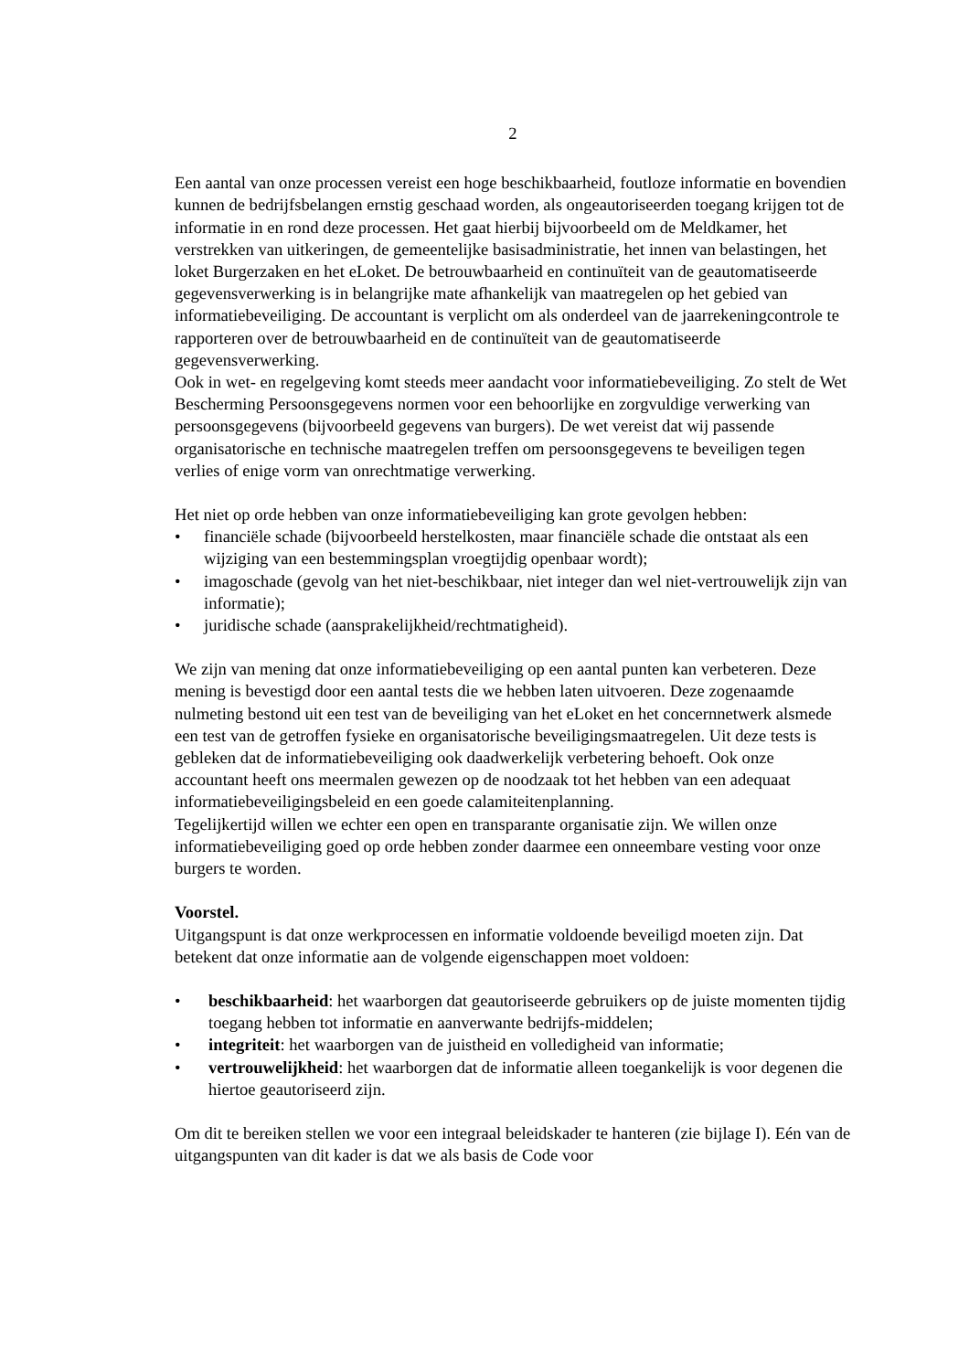2
Een aantal van onze processen vereist een hoge beschikbaarheid, foutloze informatie en bovendien kunnen de bedrijfsbelangen ernstig geschaad worden, als ongeautoriseerden toegang krijgen tot de informatie in en rond deze processen. Het gaat hierbij bijvoorbeeld om de Meldkamer, het verstrekken van uitkeringen, de gemeentelijke basisadministratie, het innen van belastingen, het loket Burgerzaken en het eLoket. De betrouwbaarheid en continuïteit van de geautomatiseerde gegevensverwerking is in belangrijke mate afhankelijk van maatregelen op het gebied van informatiebeveiliging. De accountant is verplicht om als onderdeel van de jaarrekeningcontrole te rapporteren over de betrouwbaarheid en de continuïteit van de geautomatiseerde gegevensverwerking.
Ook in wet- en regelgeving komt steeds meer aandacht voor informatiebeveiliging. Zo stelt de Wet Bescherming Persoonsgegevens normen voor een behoorlijke en zorgvuldige verwerking van persoonsgegevens (bijvoorbeeld gegevens van burgers). De wet vereist dat wij passende organisatorische en technische maatregelen treffen om persoonsgegevens te beveiligen tegen verlies of enige vorm van onrechtmatige verwerking.
Het niet op orde hebben van onze informatiebeveiliging kan grote gevolgen hebben:
• financiële schade (bijvoorbeeld herstelkosten, maar financiële schade die ontstaat als een wijziging van een bestemmingsplan vroegtijdig openbaar wordt);
• imagoschade (gevolg van het niet-beschikbaar, niet integer dan wel niet-vertrouwelijk zijn van informatie);
• juridische schade (aansprakelijkheid/rechtmatigheid).
We zijn van mening dat onze informatiebeveiliging op een aantal punten kan verbeteren. Deze mening is bevestigd door een aantal tests die we hebben laten uitvoeren. Deze zogenaamde nulmeting bestond uit een test van de beveiliging van het eLoket en het concernnetwerk alsmede een test van de getroffen fysieke en organisatorische beveiligingsmaatregelen. Uit deze tests is gebleken dat de informatiebeveiliging ook daadwerkelijk verbetering behoeft. Ook onze accountant heeft ons meermalen gewezen op de noodzaak tot het hebben van een adequaat informatiebeveiligingsbeleid en een goede calamiteitenplanning.
Tegelijkertijd willen we echter een open en transparante organisatie zijn. We willen onze informatiebeveiliging goed op orde hebben zonder daarmee een onneembare vesting voor onze burgers te worden.
Voorstel.
Uitgangspunt is dat onze werkprocessen en informatie voldoende beveiligd moeten zijn. Dat betekent dat onze informatie aan de volgende eigenschappen moet voldoen:
• beschikbaarheid: het waarborgen dat geautoriseerde gebruikers op de juiste momenten tijdig toegang hebben tot informatie en aanverwante bedrijfs-middelen;
• integriteit: het waarborgen van de juistheid en volledigheid van informatie;
• vertrouwelijkheid: het waarborgen dat de informatie alleen toegankelijk is voor degenen die hiertoe geautoriseerd zijn.
Om dit te bereiken stellen we voor een integraal beleidskader te hanteren (zie bijlage I). Eén van de uitgangspunten van dit kader is dat we als basis de Code voor